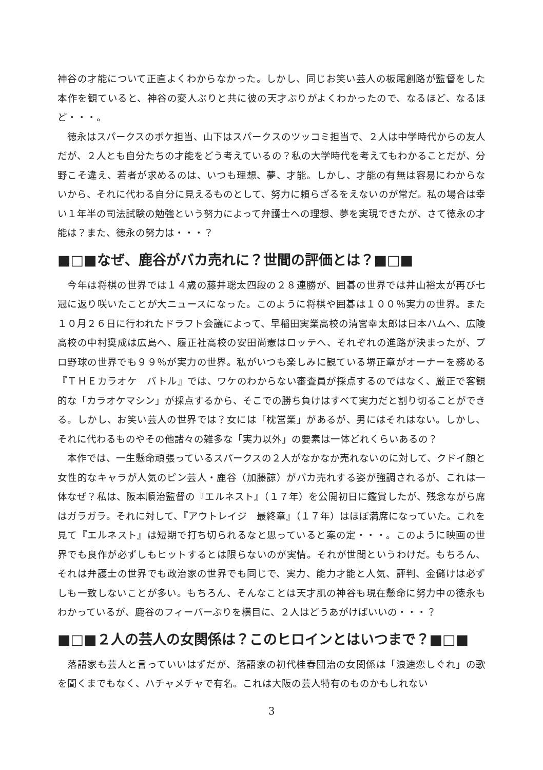神谷の才能について正直よくわからなかった。しかし、同じお笑い芸人の板尾創路が監督をした本作を観ていると、神谷の変人ぶりと共に彼の天才ぶりがよくわかったので、なるほど、なるほど・・・。
　徳永はスパークスのボケ担当、山下はスパークスのツッコミ担当で、２人は中学時代からの友人だが、２人とも自分たちの才能をどう考えているの？私の大学時代を考えてもわかることだが、分野こそ違え、若者が求めるのは、いつも理想、夢、才能。しかし、才能の有無は容易にわからないから、それに代わる自分に見えるものとして、努力に頼らざるをえないのが常だ。私の場合は幸い１年半の司法試験の勉強という努力によって弁護士への理想、夢を実現できたが、さて徳永の才能は？また、徳永の努力は・・・？
■□■なぜ、鹿谷がバカ売れに？世間の評価とは？■□■
　今年は将棋の世界では１４歳の藤井聡太四段の２８連勝が、囲碁の世界では井山裕太が再び七冠に返り咲いたことが大ニュースになった。このように将棋や囲碁は１００％実力の世界。また１０月２６日に行われたドラフト会議によって、早稲田実業高校の清宮幸太郎は日本ハムへ、広陵高校の中村奨成は広島へ、履正社高校の安田尚憲はロッテへ、それぞれの進路が決まったが、プロ野球の世界でも９９％が実力の世界。私がいつも楽しみに観ている堺正章がオーナーを務める『ＴＨＥカラオケ　バトル』では、ワケのわからない審査員が採点するのではなく、厳正で客観的な「カラオケマシン」が採点するから、そこでの勝ち負けはすべて実力だと割り切ることができる。しかし、お笑い芸人の世界では？女には「枕営業」があるが、男にはそれはない。しかし、それに代わるものやその他諸々の雑多な「実力以外」の要素は一体どれくらいあるの？
　本作では、一生懸命頑張っているスパークスの２人がなかなか売れないのに対して、クドイ顔と女性的なキャラが人気のピン芸人・鹿谷（加藤諒）がバカ売れする姿が強調されるが、これは一体なぜ？私は、阪本順治監督の『エルネスト』（１７年）を公開初日に鑑賞したが、残念ながら席はガラガラ。それに対して、『アウトレイジ　最終章』（１７年）はほぼ満席になっていた。これを見て『エルネスト』は短期で打ち切られるなと思っていると案の定・・・。このように映画の世界でも良作が必ずしもヒットするとは限らないのが実情。それが世間というわけだ。もちろん、それは弁護士の世界でも政治家の世界でも同じで、実力、能力才能と人気、評判、金儲けは必ずしも一致しないことが多い。もちろん、そんなことは天才肌の神谷も現在懸命に努力中の徳永もわかっているが、鹿谷のフィーバーぶりを横目に、２人はどうあがけばいいの・・・？
■□■２人の芸人の女関係は？このヒロインとはいつまで？■□■
　落語家も芸人と言っていいはずだが、落語家の初代桂春団治の女関係は「浪速恋しぐれ」の歌を聞くまでもなく、ハチャメチャで有名。これは大阪の芸人特有のものかもしれない
3